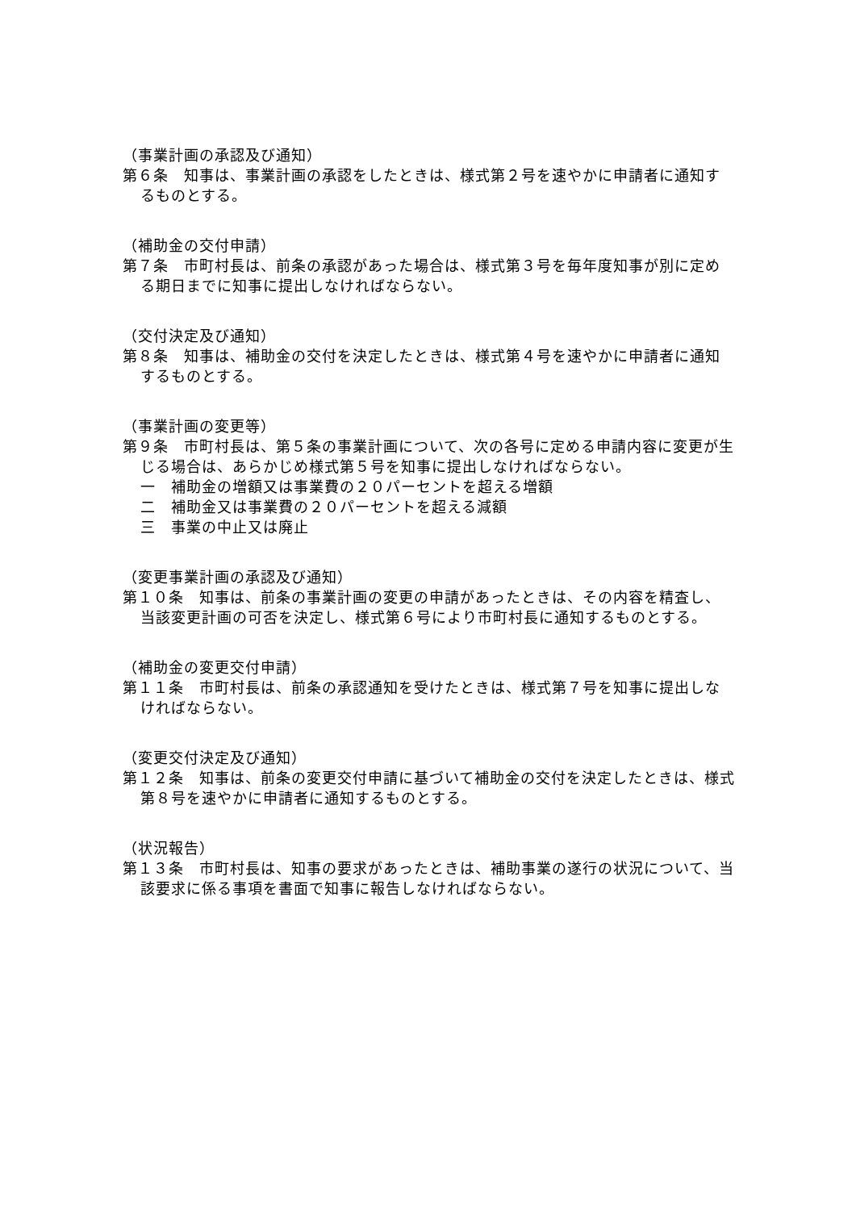（事業計画の承認及び通知）
第６条　知事は、事業計画の承認をしたときは、様式第２号を速やかに申請者に通知するものとする。
（補助金の交付申請）
第７条　市町村長は、前条の承認があった場合は、様式第３号を毎年度知事が別に定める期日までに知事に提出しなければならない。
（交付決定及び通知）
第８条　知事は、補助金の交付を決定したときは、様式第４号を速やかに申請者に通知するものとする。
（事業計画の変更等）
第９条　市町村長は、第５条の事業計画について、次の各号に定める申請内容に変更が生じる場合は、あらかじめ様式第５号を知事に提出しなければならない。
一　補助金の増額又は事業費の２０パーセントを超える増額
二　補助金又は事業費の２０パーセントを超える減額
三　事業の中止又は廃止
（変更事業計画の承認及び通知）
第１０条　知事は、前条の事業計画の変更の申請があったときは、その内容を精査し、当該変更計画の可否を決定し、様式第６号により市町村長に通知するものとする。
（補助金の変更交付申請）
第１１条　市町村長は、前条の承認通知を受けたときは、様式第７号を知事に提出しなければならない。
（変更交付決定及び通知）
第１２条　知事は、前条の変更交付申請に基づいて補助金の交付を決定したときは、様式第８号を速やかに申請者に通知するものとする。
（状況報告）
第１３条　市町村長は、知事の要求があったときは、補助事業の遂行の状況について、当該要求に係る事項を書面で知事に報告しなければならない。